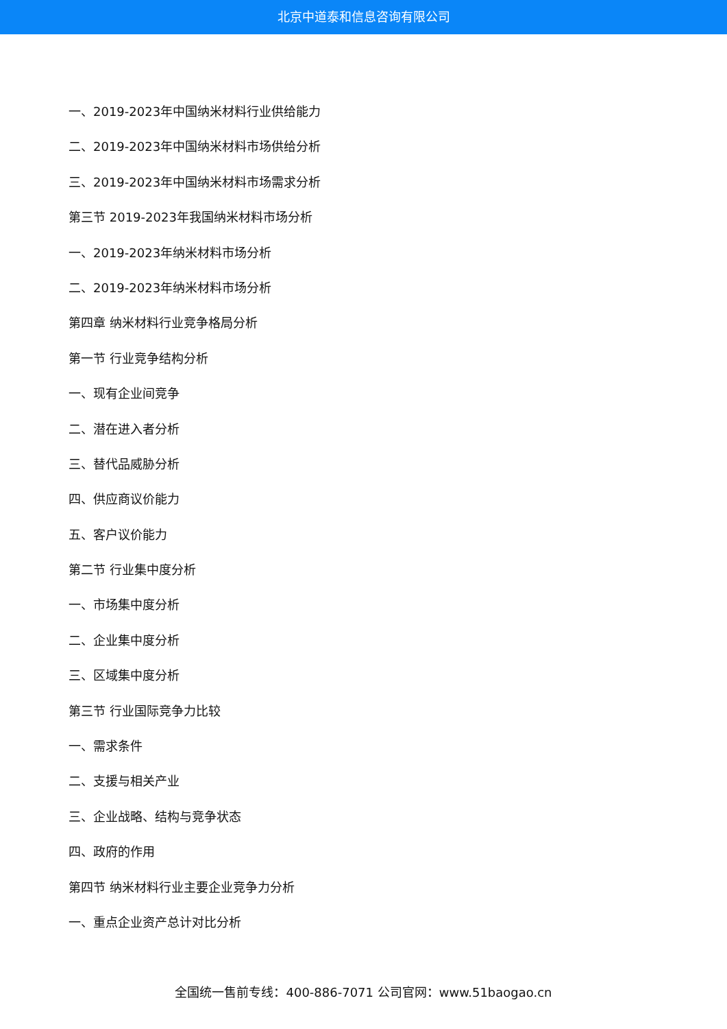北京中道泰和信息咨询有限公司
一、2019-2023年中国纳米材料行业供给能力
二、2019-2023年中国纳米材料市场供给分析
三、2019-2023年中国纳米材料市场需求分析
第三节 2019-2023年我国纳米材料市场分析
一、2019-2023年纳米材料市场分析
二、2019-2023年纳米材料市场分析
第四章 纳米材料行业竞争格局分析
第一节 行业竞争结构分析
一、现有企业间竞争
二、潜在进入者分析
三、替代品威胁分析
四、供应商议价能力
五、客户议价能力
第二节 行业集中度分析
一、市场集中度分析
二、企业集中度分析
三、区域集中度分析
第三节 行业国际竞争力比较
一、需求条件
二、支援与相关产业
三、企业战略、结构与竞争状态
四、政府的作用
第四节 纳米材料行业主要企业竞争力分析
一、重点企业资产总计对比分析
全国统一售前专线：400-886-7071 公司官网：www.51baogao.cn